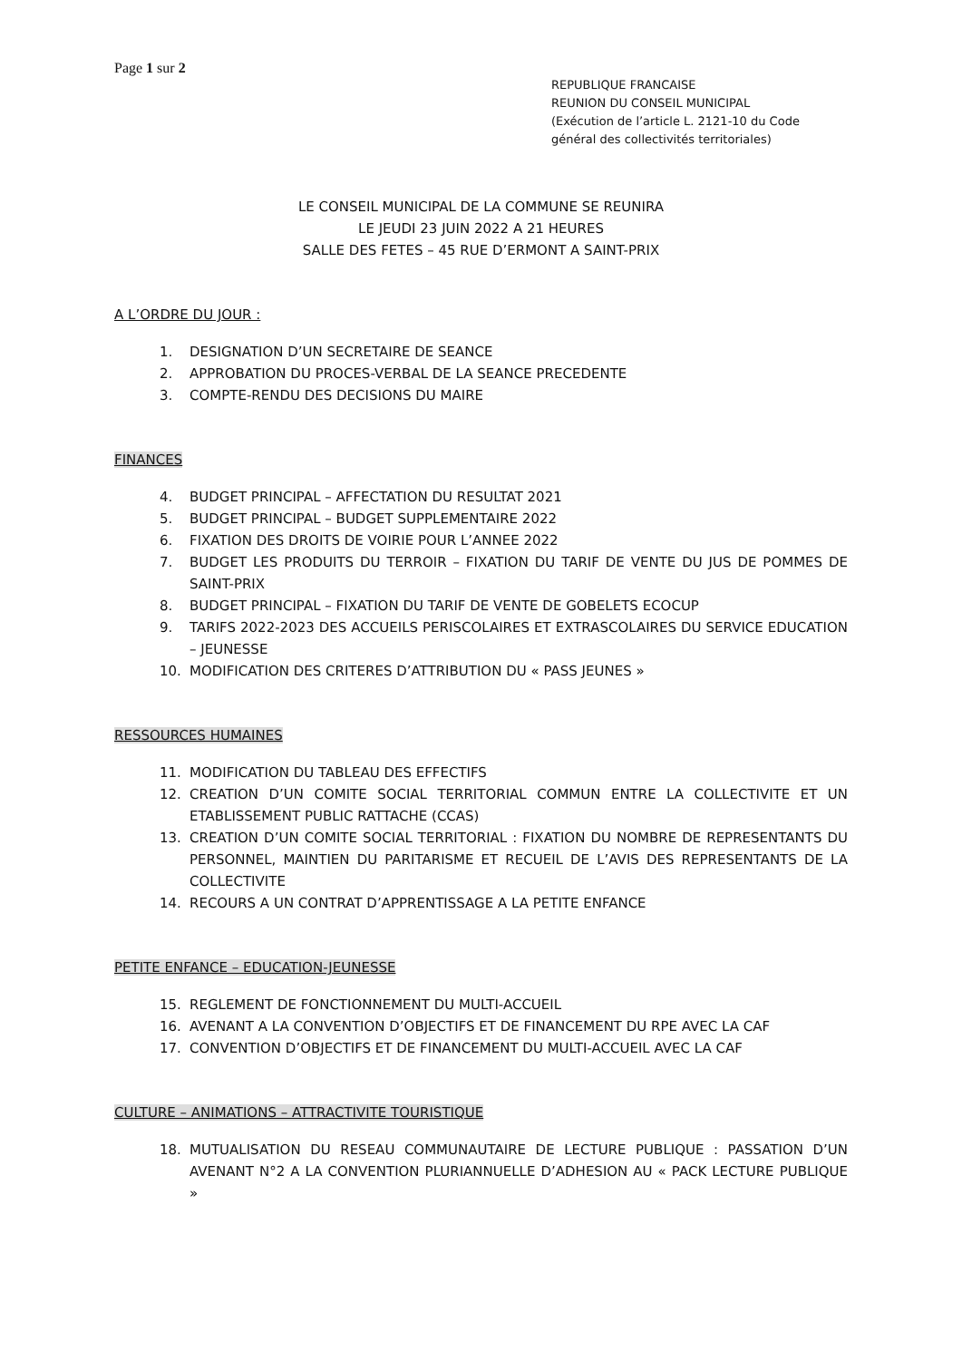Page 1 sur 2
REPUBLIQUE FRANCAISE
REUNION DU CONSEIL MUNICIPAL
(Exécution de l’article L. 2121-10 du Code général des collectivités territoriales)
LE CONSEIL MUNICIPAL DE LA COMMUNE SE REUNIRA
LE JEUDI 23 JUIN 2022 A 21 HEURES
SALLE DES FETES – 45 RUE D’ERMONT A SAINT-PRIX
A L’ORDRE DU JOUR :
1. DESIGNATION D’UN SECRETAIRE DE SEANCE
2. APPROBATION DU PROCES-VERBAL DE LA SEANCE PRECEDENTE
3. COMPTE-RENDU DES DECISIONS DU MAIRE
FINANCES
4. BUDGET PRINCIPAL – AFFECTATION DU RESULTAT 2021
5. BUDGET PRINCIPAL – BUDGET SUPPLEMENTAIRE 2022
6. FIXATION DES DROITS DE VOIRIE POUR L’ANNEE 2022
7. BUDGET LES PRODUITS DU TERROIR – FIXATION DU TARIF DE VENTE DU JUS DE POMMES DE SAINT-PRIX
8. BUDGET PRINCIPAL – FIXATION DU TARIF DE VENTE DE GOBELETS ECOCUP
9. TARIFS 2022-2023 DES ACCUEILS PERISCOLAIRES ET EXTRASCOLAIRES DU SERVICE EDUCATION – JEUNESSE
10. MODIFICATION DES CRITERES D’ATTRIBUTION DU « PASS JEUNES »
RESSOURCES HUMAINES
11. MODIFICATION DU TABLEAU DES EFFECTIFS
12. CREATION D’UN COMITE SOCIAL TERRITORIAL COMMUN ENTRE LA COLLECTIVITE ET UN ETABLISSEMENT PUBLIC RATTACHE (CCAS)
13. CREATION D’UN COMITE SOCIAL TERRITORIAL : FIXATION DU NOMBRE DE REPRESENTANTS DU PERSONNEL, MAINTIEN DU PARITARISME ET RECUEIL DE L’AVIS DES REPRESENTANTS DE LA COLLECTIVITE
14. RECOURS A UN CONTRAT D’APPRENTISSAGE A LA PETITE ENFANCE
PETITE ENFANCE – EDUCATION-JEUNESSE
15. REGLEMENT DE FONCTIONNEMENT DU MULTI-ACCUEIL
16. AVENANT A LA CONVENTION D’OBJECTIFS ET DE FINANCEMENT DU RPE AVEC LA CAF
17. CONVENTION D’OBJECTIFS ET DE FINANCEMENT DU MULTI-ACCUEIL AVEC LA CAF
CULTURE – ANIMATIONS – ATTRACTIVITE TOURISTIQUE
18. MUTUALISATION DU RESEAU COMMUNAUTAIRE DE LECTURE PUBLIQUE : PASSATION D’UN AVENANT N°2 A LA CONVENTION PLURIANNUELLE D’ADHESION AU « PACK LECTURE PUBLIQUE »